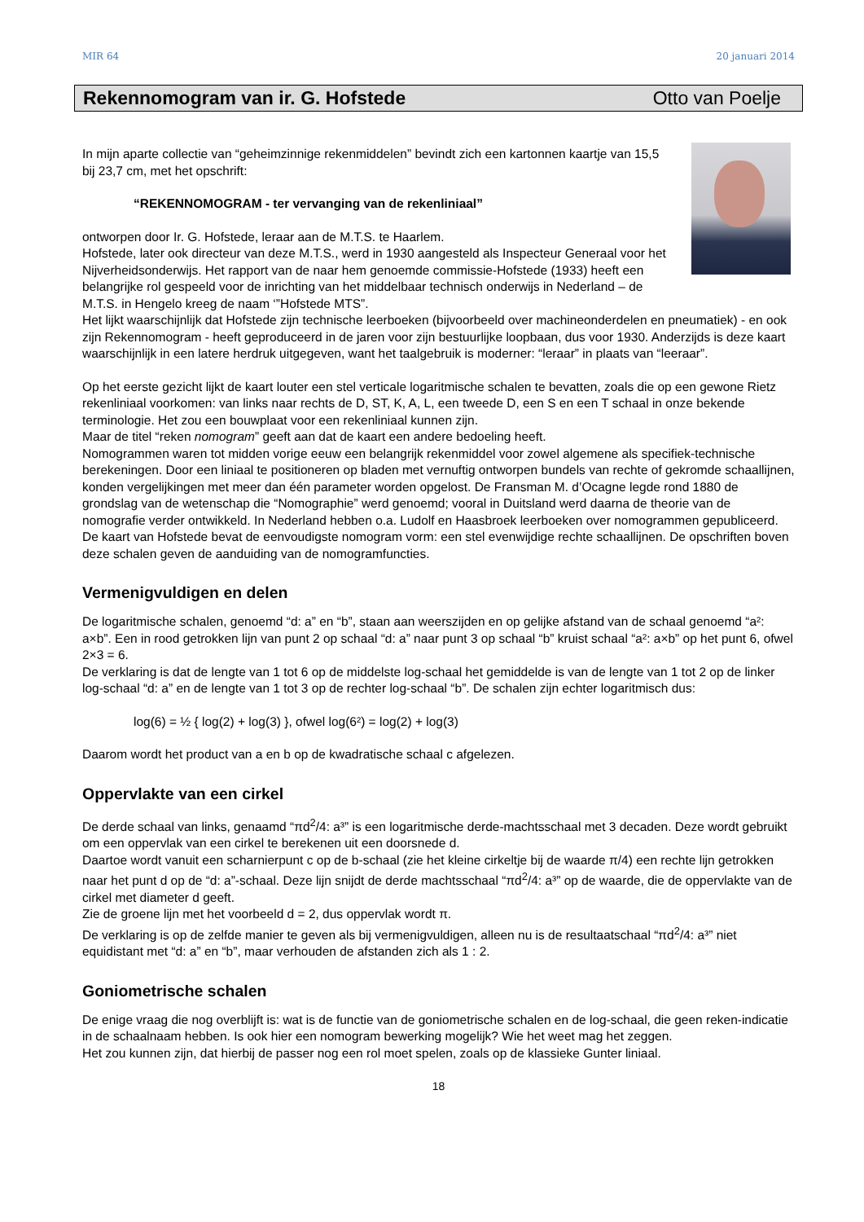MIR 64 20 januari 2014
Rekennomogram van ir. G. Hofstede Otto van Poelje
In mijn aparte collectie van “geheimzinnige rekenmiddelen” bevindt zich een kartonnen kaartje van 15,5 bij 23,7 cm, met het opschrift:
“REKENNOMOGRAM - ter vervanging van de rekenliniaal”
ontworpen door Ir. G. Hofstede, leraar aan de M.T.S. te Haarlem.
Hofstede, later ook directeur van deze M.T.S., werd in 1930 aangesteld als Inspecteur Generaal voor het Nijverheidsonderwijs. Het rapport van de naar hem genoemde commissie-Hofstede (1933) heeft een belangrijke rol gespeeld voor de inrichting van het middelbaar technisch onderwijs in Nederland – de M.T.S. in Hengelo kreeg de naam ‘”Hofstede MTS”.
Het lijkt waarschijnlijk dat Hofstede zijn technische leerboeken (bijvoorbeeld over machineonderdelen en pneumatiek) - en ook zijn Rekennomogram - heeft geproduceerd in de jaren voor zijn bestuurlijke loopbaan, dus voor 1930. Anderzijds is deze kaart waarschijnlijk in een latere herdruk uitgegeven, want het taalgebruik is moderner: “leraar” in plaats van “leeraar”.
Op het eerste gezicht lijkt de kaart louter een stel verticale logaritmische schalen te bevatten, zoals die op een gewone Rietz rekenliniaal voorkomen: van links naar rechts de D, ST, K, A, L, een tweede D, een S en een T schaal in onze bekende terminologie. Het zou een bouwplaat voor een rekenliniaal kunnen zijn.
Maar de titel “reken nomogram” geeft aan dat de kaart een andere bedoeling heeft.
Nomogrammen waren tot midden vorige eeuw een belangrijk rekenmiddel voor zowel algemene als specifiek-technische berekeningen. Door een liniaal te positioneren op bladen met vernuftig ontworpen bundels van rechte of gekromde schaallijnen, konden vergelijkingen met meer dan één parameter worden opgelost. De Fransman M. d’Ocagne legde rond 1880 de grondslag van de wetenschap die “Nomographie” werd genoemd; vooral in Duitsland werd daarna de theorie van de nomografie verder ontwikkeld. In Nederland hebben o.a. Ludolf en Haasbroek leerboeken over nomogrammen gepubliceerd.
De kaart van Hofstede bevat de eenvoudigste nomogram vorm: een stel evenwijdige rechte schaallijnen. De opschriften boven deze schalen geven de aanduiding van de nomogramfuncties.
Vermenigvuldigen en delen
De logaritmische schalen, genoemd “d: a” en “b”, staan aan weerszijden en op gelijke afstand van de schaal genoemd “a²: a×b”. Een in rood getrokken lijn van punt 2 op schaal “d: a” naar punt 3 op schaal “b” kruist schaal “a²: a×b” op het punt 6, ofwel 2×3 = 6.
De verklaring is dat de lengte van 1 tot 6 op de middelste log-schaal het gemiddelde is van de lengte van 1 tot 2 op de linker log-schaal “d: a” en de lengte van 1 tot 3 op de rechter log-schaal “b”. De schalen zijn echter logaritmisch dus:
log(6) = ½ { log(2) + log(3) }, ofwel log(6²) = log(2) + log(3)
Daarom wordt het product van a en b op de kwadratische schaal c afgelezen.
Oppervlakte van een cirkel
De derde schaal van links, genaamd “πd<sup>2</sup>/4: a³” is een logaritmische derde-machtsschaal met 3 decaden. Deze wordt gebruikt om een oppervlak van een cirkel te berekenen uit een doorsnede d.
Daartoe wordt vanuit een scharnierpunt c op de b-schaal (zie het kleine cirkeltje bij de waarde π/4) een rechte lijn getrokken naar het punt d op de “d: a”-schaal. Deze lijn snijdt de derde machtsschaal “πd<sup>2</sup>/4: a³” op de waarde, die de oppervlakte van de cirkel met diameter d geeft.
Zie de groene lijn met het voorbeeld d = 2, dus oppervlak wordt π.
De verklaring is op de zelfde manier te geven als bij vermenigvuldigen, alleen nu is de resultaatschaal “πd<sup>2</sup>/4: a³” niet equidistant met “d: a” en “b”, maar verhouden de afstanden zich als 1 : 2.
Goniometrische schalen
De enige vraag die nog overblijft is: wat is de functie van de goniometrische schalen en de log-schaal, die geen reken-indicatie in de schaalnaam hebben. Is ook hier een nomogram bewerking mogelijk? Wie het weet mag het zeggen.
Het zou kunnen zijn, dat hierbij de passer nog een rol moet spelen, zoals op de klassieke Gunter liniaal.
18